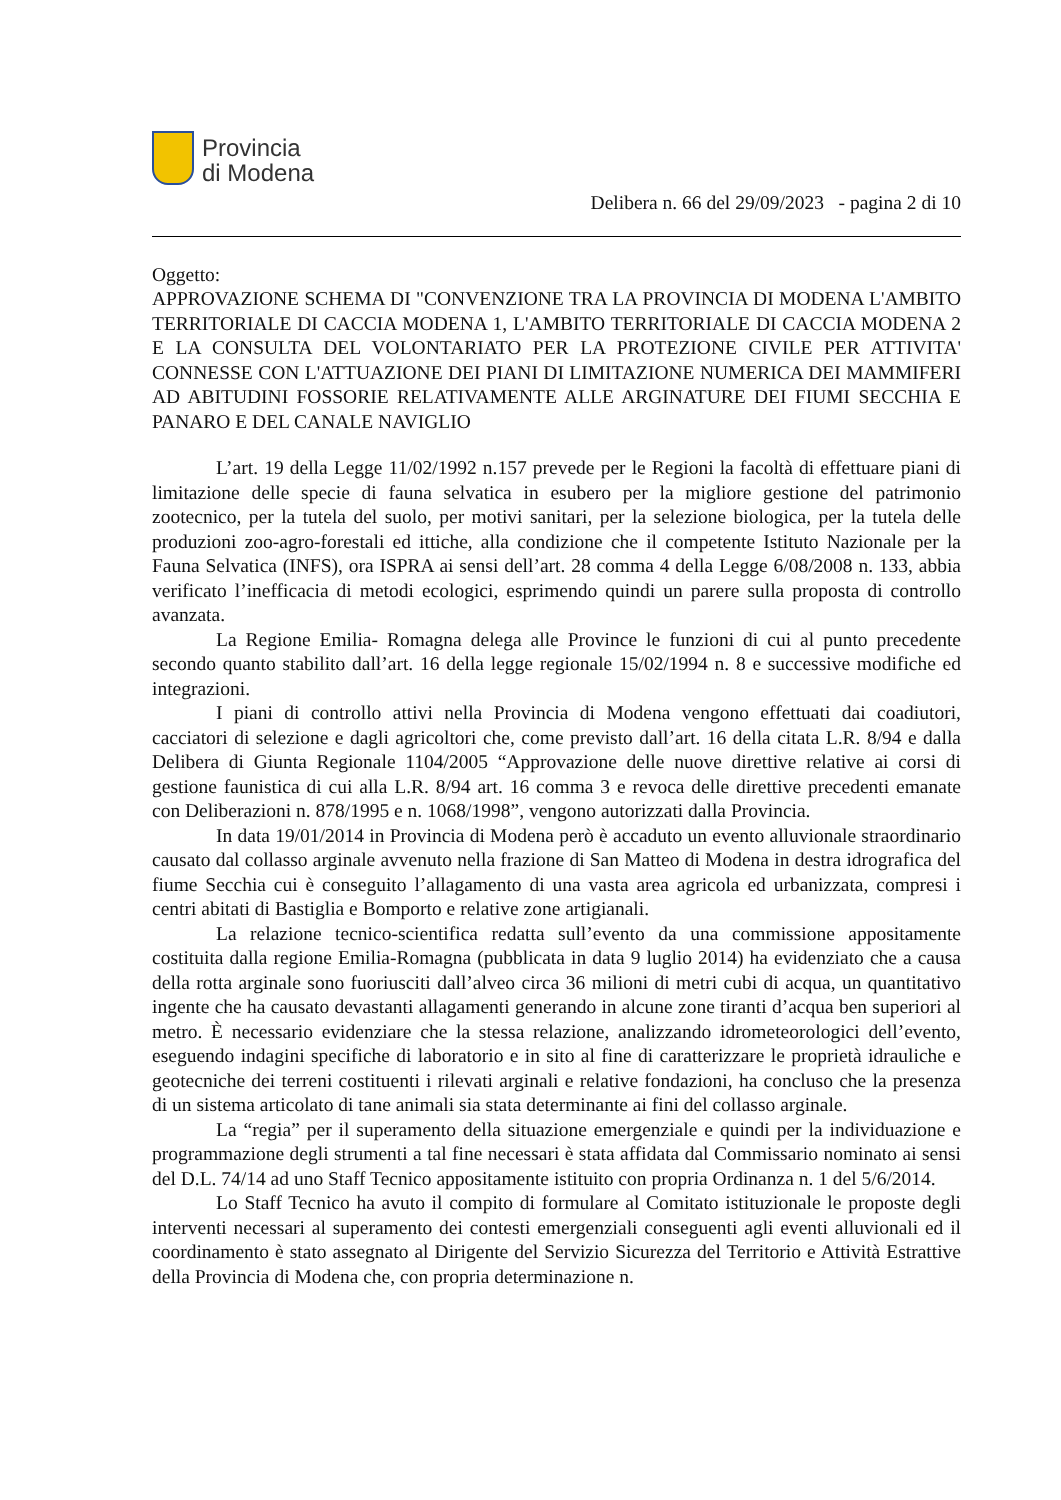Provincia
di Modena
Delibera n. 66 del 29/09/2023 - pagina 2 di 10
Oggetto:
APPROVAZIONE SCHEMA DI "CONVENZIONE TRA LA PROVINCIA DI MODENA L'AMBITO TERRITORIALE DI CACCIA MODENA 1, L'AMBITO TERRITORIALE DI CACCIA MODENA 2 E LA CONSULTA DEL VOLONTARIATO PER LA PROTEZIONE CIVILE PER ATTIVITA' CONNESSE CON L'ATTUAZIONE DEI PIANI DI LIMITAZIONE NUMERICA DEI MAMMIFERI AD ABITUDINI FOSSORIE RELATIVAMENTE ALLE ARGINATURE DEI FIUMI SECCHIA E PANARO E DEL CANALE NAVIGLIO
L’art. 19 della Legge 11/02/1992 n.157 prevede per le Regioni la facoltà di effettuare piani di limitazione delle specie di fauna selvatica in esubero per la migliore gestione del patrimonio zootecnico, per la tutela del suolo, per motivi sanitari, per la selezione biologica, per la tutela delle produzioni zoo-agro-forestali ed ittiche, alla condizione che il competente Istituto Nazionale per la Fauna Selvatica (INFS), ora ISPRA ai sensi dell’art. 28 comma 4 della Legge 6/08/2008 n. 133, abbia verificato l’inefficacia di metodi ecologici, esprimendo quindi un parere sulla proposta di controllo avanzata.
La Regione Emilia- Romagna delega alle Province le funzioni di cui al punto precedente secondo quanto stabilito dall’art. 16 della legge regionale 15/02/1994 n. 8 e successive modifiche ed integrazioni.
I piani di controllo attivi nella Provincia di Modena vengono effettuati dai coadiutori, cacciatori di selezione e dagli agricoltori che, come previsto dall’art. 16 della citata L.R. 8/94 e dalla Delibera di Giunta Regionale 1104/2005 “Approvazione delle nuove direttive relative ai corsi di gestione faunistica di cui alla L.R. 8/94 art. 16 comma 3 e revoca delle direttive precedenti emanate con Deliberazioni n. 878/1995 e n. 1068/1998”, vengono autorizzati dalla Provincia.
In data 19/01/2014 in Provincia di Modena però è accaduto un evento alluvionale straordinario causato dal collasso arginale avvenuto nella frazione di San Matteo di Modena in destra idrografica del fiume Secchia cui è conseguito l’allagamento di una vasta area agricola ed urbanizzata, compresi i centri abitati di Bastiglia e Bomporto e relative zone artigianali.
La relazione tecnico-scientifica redatta sull’evento da una commissione appositamente costituita dalla regione Emilia-Romagna (pubblicata in data 9 luglio 2014) ha evidenziato che a causa della rotta arginale sono fuoriusciti dall’alveo circa 36 milioni di metri cubi di acqua, un quantitativo ingente che ha causato devastanti allagamenti generando in alcune zone tiranti d’acqua ben superiori al metro. È necessario evidenziare che la stessa relazione, analizzando idrometeorologici dell’evento, eseguendo indagini specifiche di laboratorio e in sito al fine di caratterizzare le proprietà idrauliche e geotecniche dei terreni costituenti i rilevati arginali e relative fondazioni, ha concluso che la presenza di un sistema articolato di tane animali sia stata determinante ai fini del collasso arginale.
La “regia” per il superamento della situazione emergenziale e quindi per la individuazione e programmazione degli strumenti a tal fine necessari è stata affidata dal Commissario nominato ai sensi del D.L. 74/14 ad uno Staff Tecnico appositamente istituito con propria Ordinanza n. 1 del 5/6/2014.
Lo Staff Tecnico ha avuto il compito di formulare al Comitato istituzionale le proposte degli interventi necessari al superamento dei contesti emergenziali conseguenti agli eventi alluvionali ed il coordinamento è stato assegnato al Dirigente del Servizio Sicurezza del Territorio e Attività Estrattive della Provincia di Modena che, con propria determinazione n.